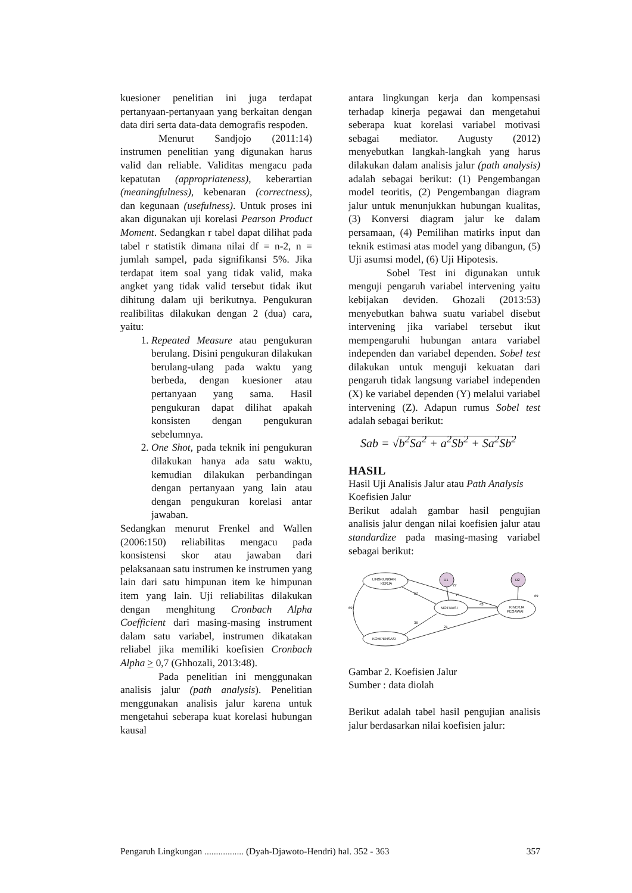kuesioner penelitian ini juga terdapat pertanyaan-pertanyaan yang berkaitan dengan data diri serta data-data demografis respoden.
Menurut Sandjojo (2011:14) instrumen penelitian yang digunakan harus valid dan reliable. Validitas mengacu pada kepatutan (appropriateness), keberartian (meaningfulness), kebenaran (correctness), dan kegunaan (usefulness). Untuk proses ini akan digunakan uji korelasi Pearson Product Moment. Sedangkan r tabel dapat dilihat pada tabel r statistik dimana nilai df = n-2, n = jumlah sampel, pada signifikansi 5%. Jika terdapat item soal yang tidak valid, maka angket yang tidak valid tersebut tidak ikut dihitung dalam uji berikutnya. Pengukuran realibilitas dilakukan dengan 2 (dua) cara, yaitu:
1. Repeated Measure atau pengukuran berulang. Disini pengukuran dilakukan berulang-ulang pada waktu yang berbeda, dengan kuesioner atau pertanyaan yang sama. Hasil pengukuran dapat dilihat apakah konsisten dengan pengukuran sebelumnya.
2. One Shot, pada teknik ini pengukuran dilakukan hanya ada satu waktu, kemudian dilakukan perbandingan dengan pertanyaan yang lain atau dengan pengukuran korelasi antar jawaban.
Sedangkan menurut Frenkel and Wallen (2006:150) reliabilitas mengacu pada konsistensi skor atau jawaban dari pelaksanaan satu instrumen ke instrumen yang lain dari satu himpunan item ke himpunan item yang lain. Uji reliabilitas dilakukan dengan menghitung Cronbach Alpha Coefficient dari masing-masing instrument dalam satu variabel, instrumen dikatakan reliabel jika memiliki koefisien Cronbach Alpha > 0,7 (Ghhozali, 2013:48).
Pada penelitian ini menggunakan analisis jalur (path analysis). Penelitian menggunakan analisis jalur karena untuk mengetahui seberapa kuat korelasi hubungan kausal
antara lingkungan kerja dan kompensasi terhadap kinerja pegawai dan mengetahui seberapa kuat korelasi variabel motivasi sebagai mediator. Augusty (2012) menyebutkan langkah-langkah yang harus dilakukan dalam analisis jalur (path analysis) adalah sebagai berikut: (1) Pengembangan model teoritis, (2) Pengembangan diagram jalur untuk menunjukkan hubungan kualitas, (3) Konversi diagram jalur ke dalam persamaan, (4) Pemilihan matirks input dan teknik estimasi atas model yang dibangun, (5) Uji asumsi model, (6) Uji Hipotesis.
Sobel Test ini digunakan untuk menguji pengaruh variabel intervening yaitu kebijakan deviden. Ghozali (2013:53) menyebutkan bahwa suatu variabel disebut intervening jika variabel tersebut ikut mempengaruhi hubungan antara variabel independen dan variabel dependen. Sobel test dilakukan untuk menguji kekuatan dari pengaruh tidak langsung variabel independen (X) ke variabel dependen (Y) melalui variabel intervening (Z). Adapun rumus Sobel test adalah sebagai berikut:
Sab = √b<sup>2</sup>Sa<sup>2</sup> + a<sup>2</sup>Sb<sup>2</sup> + Sa<sup>2</sup>Sb<sup>2</sup>
HASIL
Hasil Uji Analisis Jalur atau Path Analysis
Koefisien Jalur
Berikut adalah gambar hasil pengujian analisis jalur dengan nilai koefisien jalur atau standardize pada masing-masing variabel sebagai berikut:
LINGKUNGAN
KERJA
MOTIVASI
KINERJA
PEGAWAI
KOMPENSASI
D1
D2
69
57
74
43
36
21
69
27
Gambar 2. Koefisien Jalur
Sumber : data diolah
Berikut adalah tabel hasil pengujian analisis jalur berdasarkan nilai koefisien jalur:
Pengaruh Lingkungan ................. (Dyah-Djawoto-Hendri) hal. 352 - 363 357